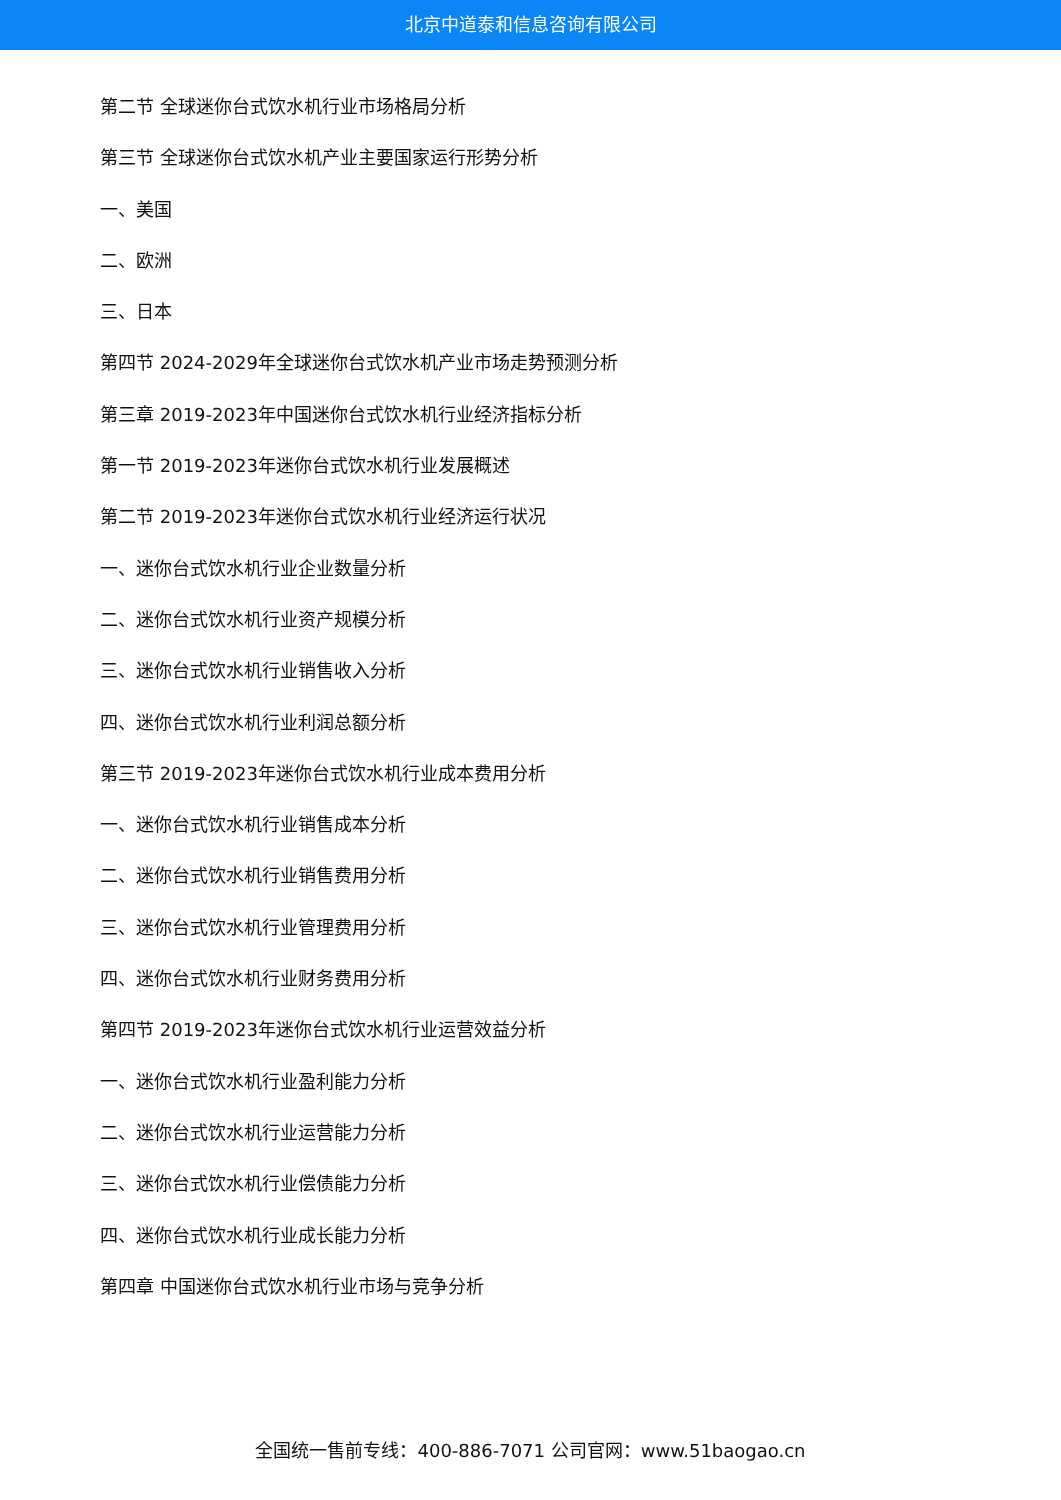北京中道泰和信息咨询有限公司
第二节 全球迷你台式饮水机行业市场格局分析
第三节 全球迷你台式饮水机产业主要国家运行形势分析
一、美国
二、欧洲
三、日本
第四节 2024-2029年全球迷你台式饮水机产业市场走势预测分析
第三章 2019-2023年中国迷你台式饮水机行业经济指标分析
第一节 2019-2023年迷你台式饮水机行业发展概述
第二节 2019-2023年迷你台式饮水机行业经济运行状况
一、迷你台式饮水机行业企业数量分析
二、迷你台式饮水机行业资产规模分析
三、迷你台式饮水机行业销售收入分析
四、迷你台式饮水机行业利润总额分析
第三节 2019-2023年迷你台式饮水机行业成本费用分析
一、迷你台式饮水机行业销售成本分析
二、迷你台式饮水机行业销售费用分析
三、迷你台式饮水机行业管理费用分析
四、迷你台式饮水机行业财务费用分析
第四节 2019-2023年迷你台式饮水机行业运营效益分析
一、迷你台式饮水机行业盈利能力分析
二、迷你台式饮水机行业运营能力分析
三、迷你台式饮水机行业偿债能力分析
四、迷你台式饮水机行业成长能力分析
第四章 中国迷你台式饮水机行业市场与竞争分析
全国统一售前专线：400-886-7071 公司官网：www.51baogao.cn